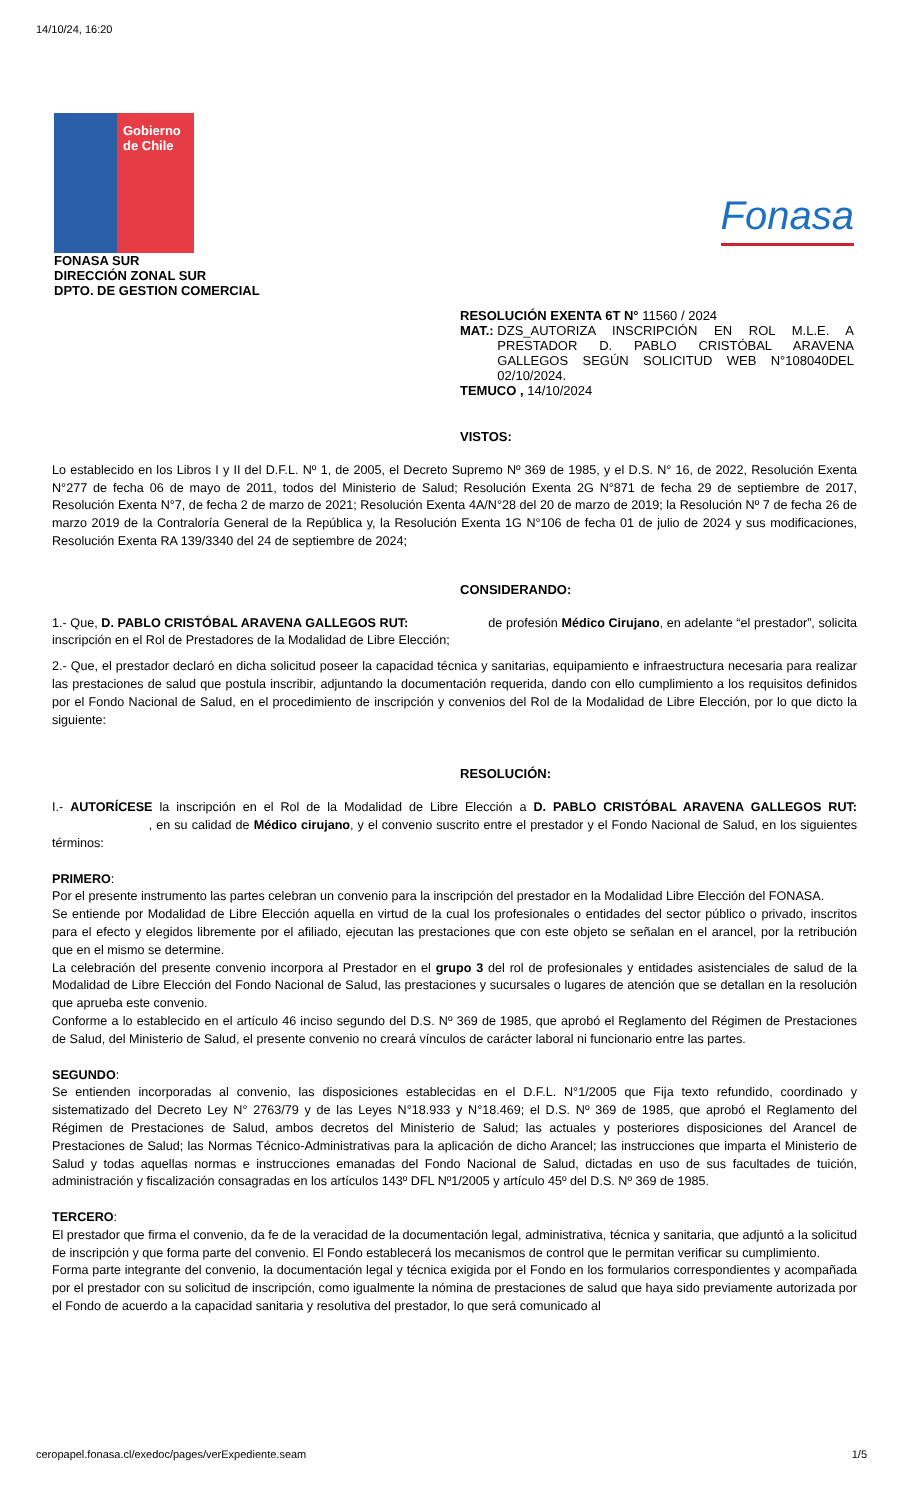14/10/24, 16:20
Gobierno de Chile
Fonasa
FONASA SUR
DIRECCIÓN ZONAL SUR
DPTO. DE GESTION COMERCIAL
RESOLUCIÓN EXENTA 6T N° 11560 / 2024
MAT.: DZS_AUTORIZA INSCRIPCIÓN EN ROL M.L.E. A PRESTADOR D. PABLO CRISTÓBAL ARAVENA GALLEGOS SEGÚN SOLICITUD WEB N°108040DEL 02/10/2024.
TEMUCO , 14/10/2024
VISTOS:
Lo establecido en los Libros I y II del D.F.L. Nº 1, de 2005, el Decreto Supremo Nº 369 de 1985, y el D.S. N° 16, de 2022, Resolución Exenta N°277 de fecha 06 de mayo de 2011, todos del Ministerio de Salud; Resolución Exenta 2G N°871 de fecha 29 de septiembre de 2017, Resolución Exenta N°7, de fecha 2 de marzo de 2021; Resolución Exenta 4A/N°28 del 20 de marzo de 2019; la Resolución Nº 7 de fecha 26 de marzo 2019 de la Contraloría General de la República y, la Resolución Exenta 1G N°106 de fecha 01 de julio de 2024 y sus modificaciones, Resolución Exenta RA 139/3340 del 24 de septiembre de 2024;
CONSIDERANDO:
1.- Que, D. PABLO CRISTÓBAL ARAVENA GALLEGOS RUT: de profesión Médico Cirujano, en adelante “el prestador”, solicita inscripción en el Rol de Prestadores de la Modalidad de Libre Elección;
2.- Que, el prestador declaró en dicha solicitud poseer la capacidad técnica y sanitarias, equipamiento e infraestructura necesaria para realizar las prestaciones de salud que postula inscribir, adjuntando la documentación requerida, dando con ello cumplimiento a los requisitos definidos por el Fondo Nacional de Salud, en el procedimiento de inscripción y convenios del Rol de la Modalidad de Libre Elección, por lo que dicto la siguiente:
RESOLUCIÓN:
I.- AUTORÍCESE la inscripción en el Rol de la Modalidad de Libre Elección a D. PABLO CRISTÓBAL ARAVENA GALLEGOS RUT: , en su calidad de Médico cirujano, y el convenio suscrito entre el prestador y el Fondo Nacional de Salud, en los siguientes términos:
PRIMERO:
Por el presente instrumento las partes celebran un convenio para la inscripción del prestador en la Modalidad Libre Elección del FONASA.
Se entiende por Modalidad de Libre Elección aquella en virtud de la cual los profesionales o entidades del sector público o privado, inscritos para el efecto y elegidos libremente por el afiliado, ejecutan las prestaciones que con este objeto se señalan en el arancel, por la retribución que en el mismo se determine.
La celebración del presente convenio incorpora al Prestador en el grupo 3 del rol de profesionales y entidades asistenciales de salud de la Modalidad de Libre Elección del Fondo Nacional de Salud, las prestaciones y sucursales o lugares de atención que se detallan en la resolución que aprueba este convenio.
Conforme a lo establecido en el artículo 46 inciso segundo del D.S. Nº 369 de 1985, que aprobó el Reglamento del Régimen de Prestaciones de Salud, del Ministerio de Salud, el presente convenio no creará vínculos de carácter laboral ni funcionario entre las partes.
SEGUNDO:
Se entienden incorporadas al convenio, las disposiciones establecidas en el D.F.L. N°1/2005 que Fija texto refundido, coordinado y sistematizado del Decreto Ley N° 2763/79 y de las Leyes N°18.933 y N°18.469; el D.S. Nº 369 de 1985, que aprobó el Reglamento del Régimen de Prestaciones de Salud, ambos decretos del Ministerio de Salud; las actuales y posteriores disposiciones del Arancel de Prestaciones de Salud; las Normas Técnico-Administrativas para la aplicación de dicho Arancel; las instrucciones que imparta el Ministerio de Salud y todas aquellas normas e instrucciones emanadas del Fondo Nacional de Salud, dictadas en uso de sus facultades de tuición, administración y fiscalización consagradas en los artículos 143º DFL Nº1/2005 y artículo 45º del D.S. Nº 369 de 1985.
TERCERO:
El prestador que firma el convenio, da fe de la veracidad de la documentación legal, administrativa, técnica y sanitaria, que adjuntó a la solicitud de inscripción y que forma parte del convenio. El Fondo establecerá los mecanismos de control que le permitan verificar su cumplimiento.
Forma parte integrante del convenio, la documentación legal y técnica exigida por el Fondo en los formularios correspondientes y acompañada por el prestador con su solicitud de inscripción, como igualmente la nómina de prestaciones de salud que haya sido previamente autorizada por el Fondo de acuerdo a la capacidad sanitaria y resolutiva del prestador, lo que será comunicado al
ceropapel.fonasa.cl/exedoc/pages/verExpediente.seam 1/5